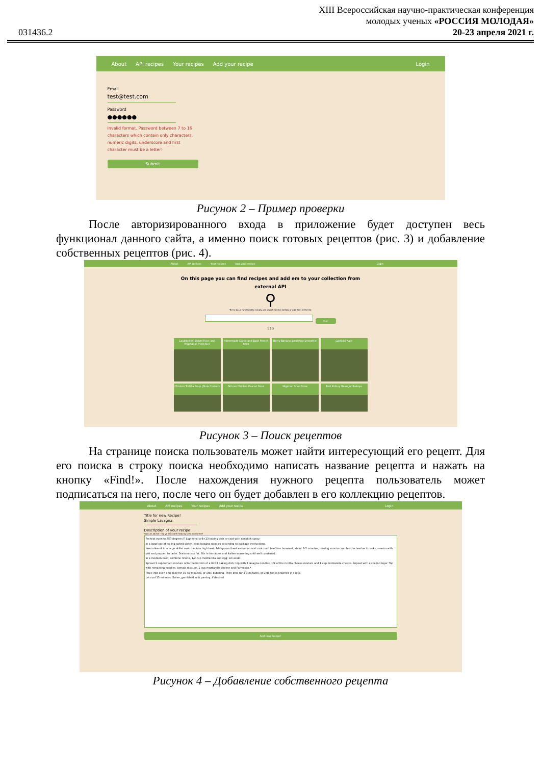031436.2
XIII Всероссийская научно-практическая конференция
молодых ученых «РОССИЯ МОЛОДАЯ»
20-23 апреля 2021 г.
About API recipes Your recipes Add your recipe Login
Email
test@test.com
Password
●●●●●●
Invalid format. Password between 7 to 16 characters which contain only characters, numeric digits, underscore and first character must be a letter!
Submit
Рисунок 2 – Пример проверки
После авторизированного входа в приложение будет доступен весь функционал данного сайта, а именно поиск готовых рецептов (рис. 3) и добавление собственных рецептов (рис. 4).
About API recipes Your recipes Add your recipe Login
On this page you can find recipes and add em to your collection from
external API
⚲
To try basic functionality simply use search section bellow or add item in the list
Find!
1 2 3
Cauliflower, Brown Rice, and Vegetable Fried Rice
Homemade Garlic and Basil French Fries
Berry Banana Breakfast Smoothie
Garlicky Kale
Chicken Tortilla Soup (Slow Cooker)
African Chicken Peanut Stew
Nigerian Snail Stew
Red Kidney Bean Jambalaya
Рисунок 3 – Поиск рецептов
На странице поиска пользователь может найти интересующий его рецепт. Для его поиска в строку поиска необходимо написать название рецепта и нажать на кнопку «Find!». После нахождения нужного рецепта пользователь может подписаться на него, после чего он будет добавлен в его коллекцию рецептов.
About API recipes Your recipes Add your recipe Login
Title for new Recipe!
Simple Lasagna
Description of your recipe!
*Just an advice - try yo stick with step by step instruction!
Preheat oven to 350 degrees F. Lightly oil a 9×13 baking dish or coat with nonstick spray.
In a large pot of boiling salted water, cook lasagna noodles according to package instructions.
Heat olive oil in a large skillet over medium high heat. Add ground beef and onion and cook until beef has browned, about 3-5 minutes, making sure to crumble the beef as it cooks; season with salt and pepper, to taste. Drain excess fat. Stir in tomatoes and Italian seasoning until well combined.
In a medium bowl, combine ricotta, 1/2 cup mozzarella and egg; set aside.
Spread 1 cup tomato mixture onto the bottom of a 9×13 baking dish; top with 3 lasagna noodles, 1/2 of the ricotta cheese mixture and 1 cup mozzarella cheese. Repeat with a second layer. Top with remaining noodles, tomato mixture, 1 cup mozzarella cheese and Parmesan.*
Place into oven and bake for 35-45 minutes, or until bubbling. Then broil for 2-3 minutes, or until top is browned in spots.
Let cool 15 minutes. Serve, garnished with parsley, if desired.
Add new Recipe!
Рисунок 4 – Добавление собственного рецепта